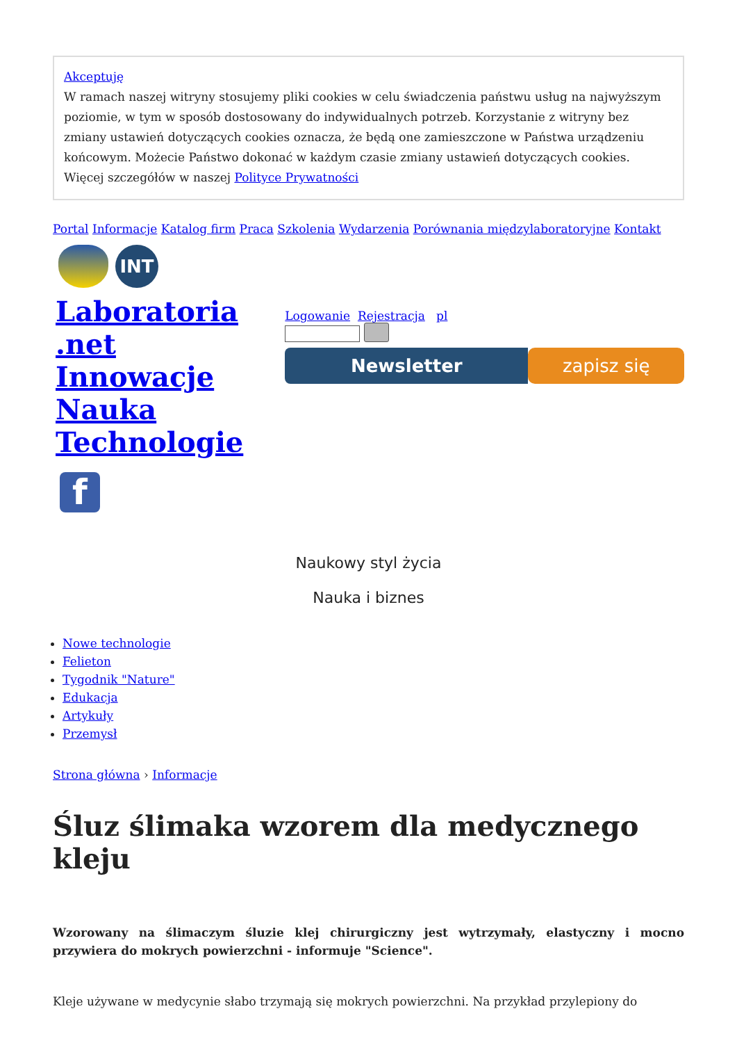Akceptuję
W ramach naszej witryny stosujemy pliki cookies w celu świadczenia państwu usług na najwyższym poziomie, w tym w sposób dostosowany do indywidualnych potrzeb. Korzystanie z witryny bez zmiany ustawień dotyczących cookies oznacza, że będą one zamieszczone w Państwa urządzeniu końcowym. Możecie Państwo dokonać w każdym czasie zmiany ustawień dotyczących cookies. Więcej szczegółów w naszej Polityce Prywatności
Portal Informacje Katalog firm Praca Szkolenia Wydarzenia Porównania międzylaboratoryjne Kontakt
INT
Laboratoria
.net
Innowacje
Nauka
Technologie
f
Logowanie Rejestracja pl
Newsletter zapisz się
Naukowy styl życia
Nauka i biznes
Nowe technologie
Felieton
Tygodnik "Nature"
Edukacja
Artykuły
Przemysł
Strona główna › Informacje
Śluz ślimaka wzorem dla medycznego kleju
Wzorowany na ślimaczym śluzie klej chirurgiczny jest wytrzymały, elastyczny i mocno przywiera do mokrych powierzchni - informuje "Science".
Kleje używane w medycynie słabo trzymają się mokrych powierzchni. Na przykład przylepiony do